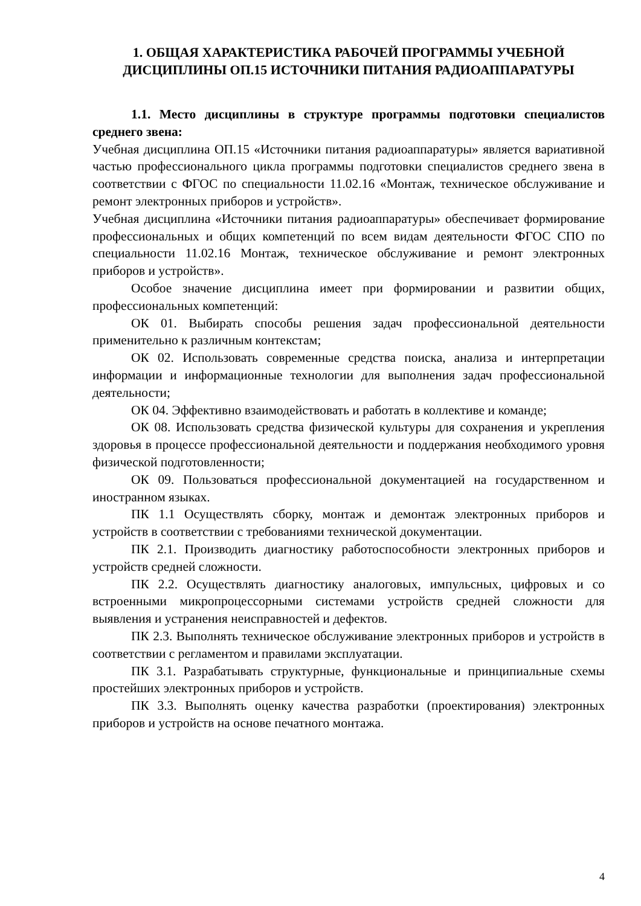1. ОБЩАЯ ХАРАКТЕРИСТИКА РАБОЧЕЙ ПРОГРАММЫ УЧЕБНОЙ ДИСЦИПЛИНЫ ОП.15 ИСТОЧНИКИ ПИТАНИЯ РАДИОАППАРАТУРЫ
1.1. Место дисциплины в структуре программы подготовки специалистов среднего звена:
Учебная дисциплина ОП.15 «Источники питания радиоаппаратуры» является вариативной частью профессионального цикла программы подготовки специалистов среднего звена в соответствии с ФГОС по специальности 11.02.16 «Монтаж, техническое обслуживание и ремонт электронных приборов и устройств».
Учебная дисциплина «Источники питания радиоаппаратуры» обеспечивает формирование профессиональных и общих компетенций по всем видам деятельности ФГОС СПО по специальности 11.02.16 Монтаж, техническое обслуживание и ремонт электронных приборов и устройств».
Особое значение дисциплина имеет при формировании и развитии общих, профессиональных компетенций:
ОК 01. Выбирать способы решения задач профессиональной деятельности применительно к различным контекстам;
ОК 02. Использовать современные средства поиска, анализа и интерпретации информации и информационные технологии для выполнения задач профессиональной деятельности;
ОК 04. Эффективно взаимодействовать и работать в коллективе и команде;
ОК 08. Использовать средства физической культуры для сохранения и укрепления здоровья в процессе профессиональной деятельности и поддержания необходимого уровня физической подготовленности;
ОК 09. Пользоваться профессиональной документацией на государственном и иностранном языках.
ПК 1.1 Осуществлять сборку, монтаж и демонтаж электронных приборов и устройств в соответствии с требованиями технической документации.
ПК 2.1. Производить диагностику работоспособности электронных приборов и устройств средней сложности.
ПК 2.2. Осуществлять диагностику аналоговых, импульсных, цифровых и со встроенными микропроцессорными системами устройств средней сложности для выявления и устранения неисправностей и дефектов.
ПК 2.3. Выполнять техническое обслуживание электронных приборов и устройств в соответствии с регламентом и правилами эксплуатации.
ПК 3.1. Разрабатывать структурные, функциональные и принципиальные схемы простейших электронных приборов и устройств.
ПК 3.3. Выполнять оценку качества разработки (проектирования) электронных приборов и устройств на основе печатного монтажа.
4